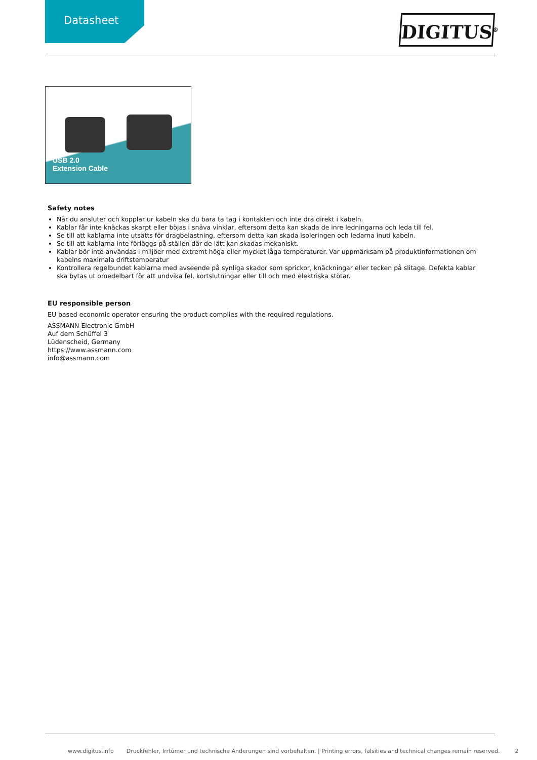Datasheet
DIGITUS<sup>®</sup>
USB 2.0
Extension Cable
Safety notes
När du ansluter och kopplar ur kabeln ska du bara ta tag i kontakten och inte dra direkt i kabeln.
Kablar får inte knäckas skarpt eller böjas i snäva vinklar, eftersom detta kan skada de inre ledningarna och leda till fel.
Se till att kablarna inte utsätts för dragbelastning, eftersom detta kan skada isoleringen och ledarna inuti kabeln.
Se till att kablarna inte förläggs på ställen där de lätt kan skadas mekaniskt.
Kablar bör inte användas i miljöer med extremt höga eller mycket låga temperaturer. Var uppmärksam på produktinformationen om kabelns maximala driftstemperatur
Kontrollera regelbundet kablarna med avseende på synliga skador som sprickor, knäckningar eller tecken på slitage. Defekta kablar ska bytas ut omedelbart för att undvika fel, kortslutningar eller till och med elektriska stötar.
EU responsible person
EU based economic operator ensuring the product complies with the required regulations.
ASSMANN Electronic GmbH
Auf dem Schüffel 3
Lüdenscheid, Germany
https://www.assmann.com
info@assmann.com
www.digitus.info Druckfehler, Irrtümer und technische Änderungen sind vorbehalten. | Printing errors, falsities and technical changes remain reserved. 2